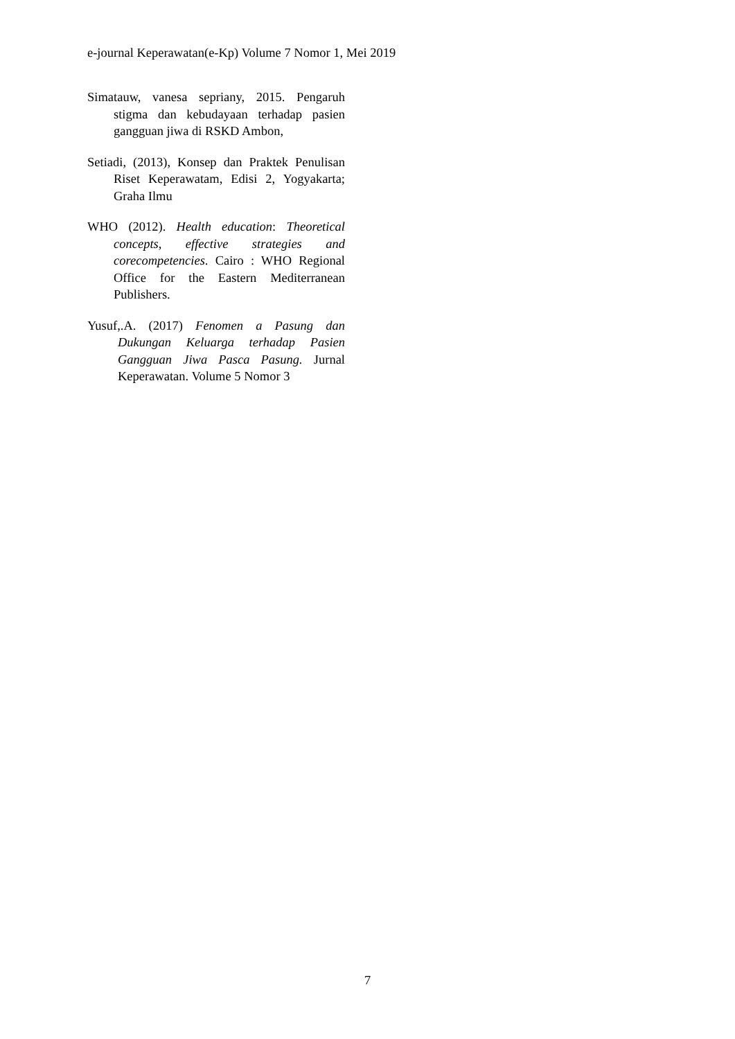e-journal Keperawatan(e-Kp) Volume 7 Nomor 1, Mei 2019
Simatauw, vanesa sepriany, 2015. Pengaruh stigma dan kebudayaan terhadap pasien gangguan jiwa di RSKD Ambon,
Setiadi, (2013), Konsep dan Praktek Penulisan Riset Keperawatam, Edisi 2, Yogyakarta; Graha Ilmu
WHO (2012). Health education: Theoretical concepts, effective strategies and corecompetencies. Cairo : WHO Regional Office for the Eastern Mediterranean Publishers.
Yusuf,.A. (2017) Fenomen a Pasung dan Dukungan Keluarga terhadap Pasien Gangguan Jiwa Pasca Pasung. Jurnal Keperawatan. Volume 5 Nomor 3
7